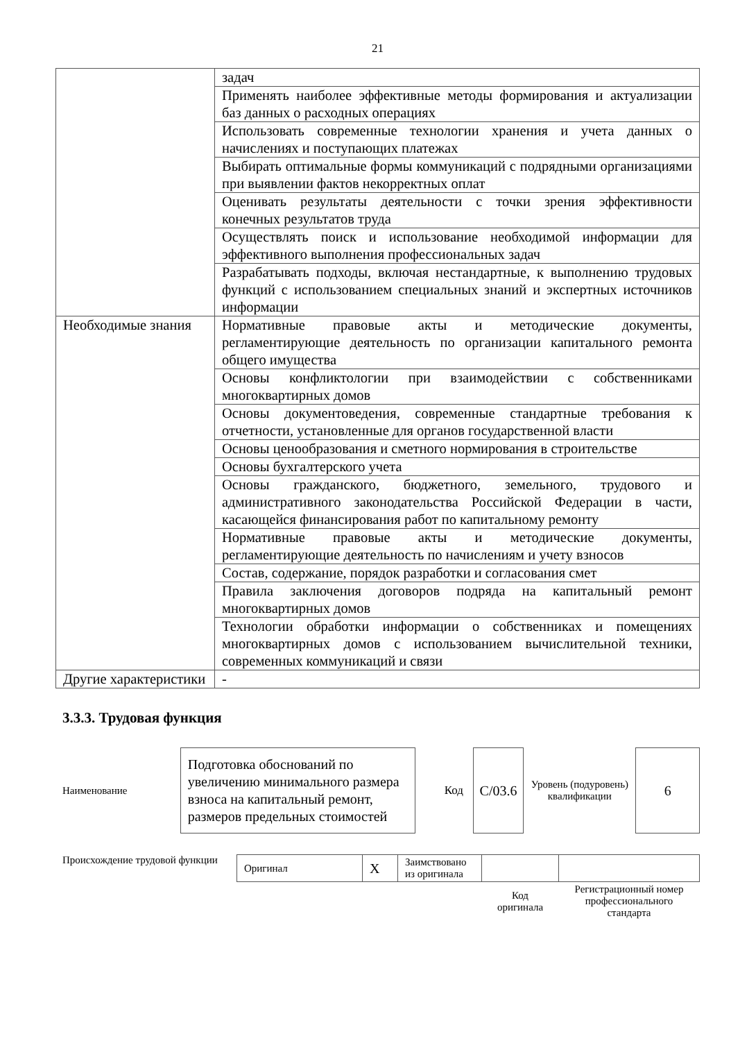21
| | задач |
| | Применять наиболее эффективные методы формирования и актуализации баз данных о расходных операциях |
| | Использовать современные технологии хранения и учета данных о начислениях и поступающих платежах |
| | Выбирать оптимальные формы коммуникаций с подрядными организациями при выявлении фактов некорректных оплат |
| | Оценивать результаты деятельности с точки зрения эффективности конечных результатов труда |
| | Осуществлять поиск и использование необходимой информации для эффективного выполнения профессиональных задач |
| | Разрабатывать подходы, включая нестандартные, к выполнению трудовых функций с использованием специальных знаний и экспертных источников информации |
| Необходимые знания | Нормативные правовые акты и методические документы, регламентирующие деятельность по организации капитального ремонта общего имущества |
| | Основы конфликтологии при взаимодействии с собственниками многоквартирных домов |
| | Основы документоведения, современные стандартные требования к отчетности, установленные для органов государственной власти |
| | Основы ценообразования и сметного нормирования в строительстве |
| | Основы бухгалтерского учета |
| | Основы гражданского, бюджетного, земельного, трудового и административного законодательства Российской Федерации в части, касающейся финансирования работ по капитальному ремонту |
| | Нормативные правовые акты и методические документы, регламентирующие деятельность по начислениям и учету взносов |
| | Состав, содержание, порядок разработки и согласования смет |
| | Правила заключения договоров подряда на капитальный ремонт многоквартирных домов |
| | Технологии обработки информации о собственниках и помещениях многоквартирных домов с использованием вычислительной техники, современных коммуникаций и связи |
| Другие характеристики | - |
3.3.3. Трудовая функция
| Наименование | Подготовка обоснований по увеличению минимального размера взноса на капитальный ремонт, размеров предельных стоимостей | | Код | С/03.6 | Уровень (подуровень) квалификации | 6 |
Происхождение трудовой функции
| Оригинал | X | Заимствовано из оригинала | | |
| | | | Код оригинала | Регистрационный номер профессионального стандарта |